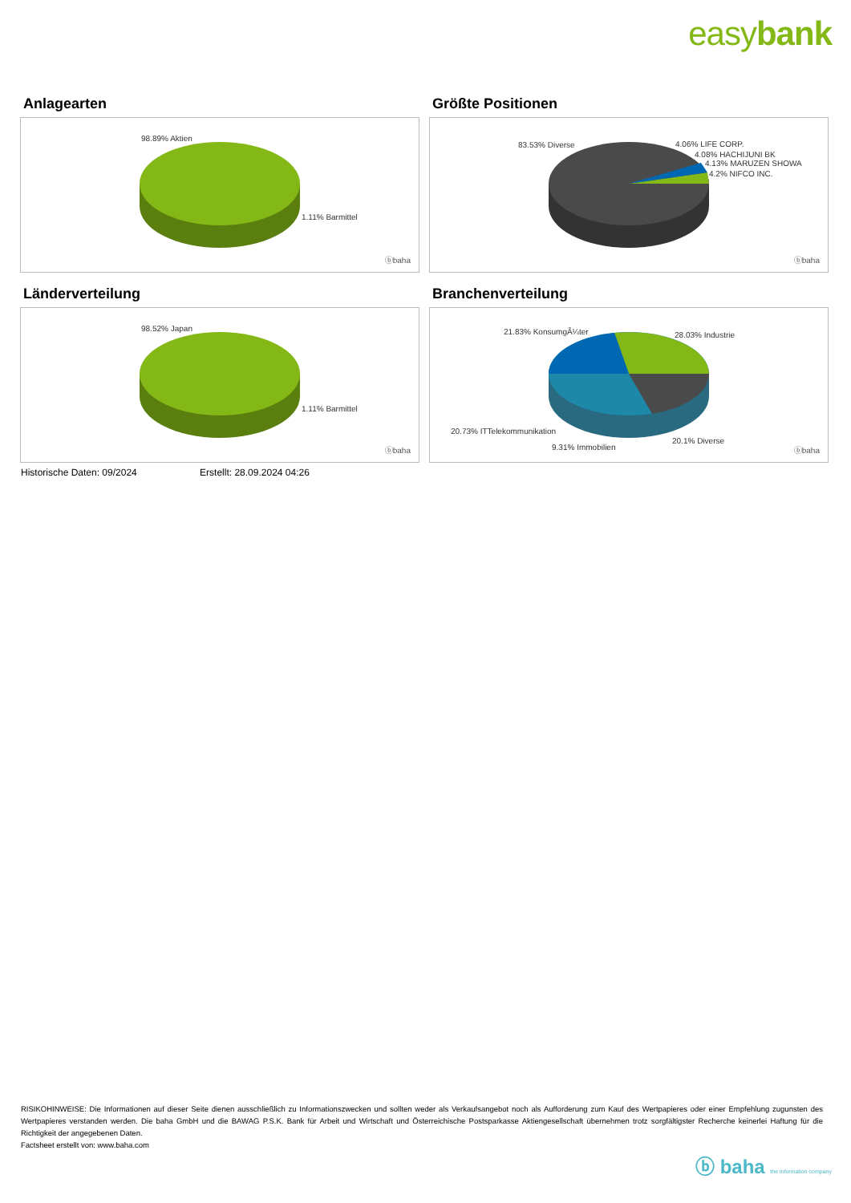easybank
Anlagearten
98.89% Aktien
1.11% Barmittel
ⓑbaha
Größte Positionen
83.53% Diverse 4.06% LIFE CORP.
4.08% HACHIJUNI BK
4.13% MARUZEN SHOWA
4.2% NIFCO INC.
ⓑbaha
Länderverteilung
98.52% Japan
1.11% Barmittel
ⓑbaha
Branchenverteilung
21.83% KonsumgÃ¼ter 28.03% Industrie
20.73% ITTelekommunikation
20.1% Diverse
9.31% Immobilien ⓑbaha
Historische Daten: 09/2024 Erstellt: 28.09.2024 04:26
RISIKOHINWEISE: Die Informationen auf dieser Seite dienen ausschließlich zu Informationszwecken und sollten weder als Verkaufsangebot noch als Aufforderung zum Kauf des Wertpapieres oder einer Empfehlung zugunsten des Wertpapieres verstanden werden. Die baha GmbH und die BAWAG P.S.K. Bank für Arbeit und Wirtschaft und Österreichische Postsparkasse Aktiengesellschaft übernehmen trotz sorgfältigster Recherche keinerlei Haftung für die Richtigkeit der angegebenen Daten.
Factsheet erstellt von: www.baha.com
ⓑ baha the information company